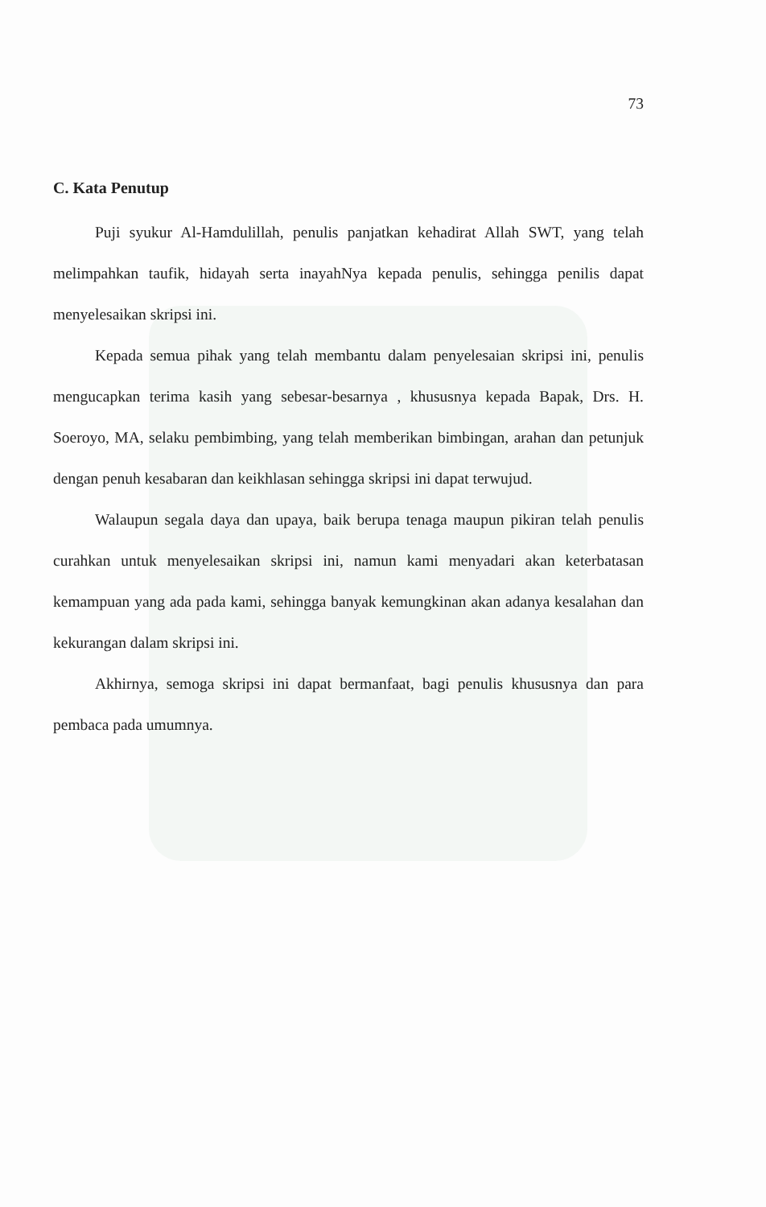73
C. Kata Penutup
Puji syukur Al-Hamdulillah, penulis panjatkan kehadirat Allah SWT, yang telah melimpahkan taufik, hidayah serta inayahNya kepada penulis, sehingga penilis dapat menyelesaikan skripsi ini.
Kepada semua pihak yang telah membantu dalam penyelesaian skripsi ini, penulis mengucapkan terima kasih yang sebesar-besarnya , khususnya kepada Bapak, Drs. H. Soeroyo, MA, selaku pembimbing, yang telah memberikan bimbingan, arahan dan petunjuk dengan penuh kesabaran dan keikhlasan sehingga skripsi ini dapat terwujud.
Walaupun segala daya dan upaya, baik berupa tenaga maupun pikiran telah penulis curahkan untuk menyelesaikan skripsi ini, namun kami menyadari akan keterbatasan kemampuan yang ada pada kami, sehingga banyak kemungkinan akan adanya kesalahan dan kekurangan dalam skripsi ini.
Akhirnya, semoga skripsi ini dapat bermanfaat, bagi penulis khususnya dan para pembaca pada umumnya.